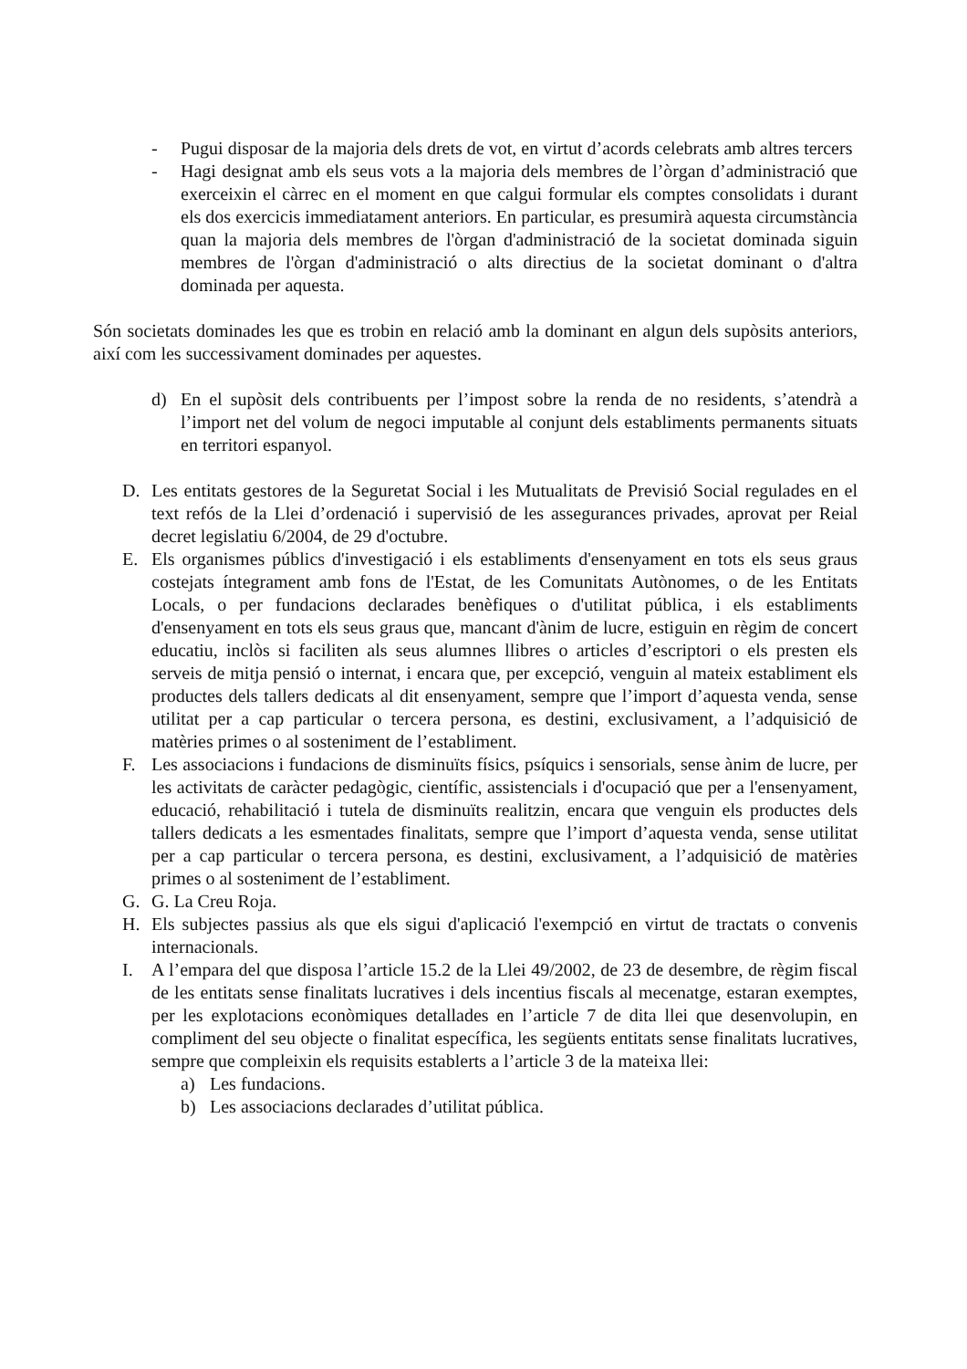- Pugui disposar de la majoria dels drets de vot, en virtut d’acords celebrats amb altres tercers
- Hagi designat amb els seus vots a la majoria dels membres de l’òrgan d’administració que exerceixin el càrrec en el moment en que calgui formular els comptes consolidats i durant els dos exercicis immediatament anteriors. En particular, es presumirà aquesta circumstància quan la majoria dels membres de l'òrgan d'administració de la societat dominada siguin membres de l'òrgan d'administració o alts directius de la societat dominant o d'altra dominada per aquesta.
Són societats dominades les que es trobin en relació amb la dominant en algun dels supòsits anteriors, així com les successivament dominades per aquestes.
d) En el supòsit dels contribuents per l’impost sobre la renda de no residents, s’atendrà a l’import net del volum de negoci imputable al conjunt dels establiments permanents situats en territori espanyol.
D. Les entitats gestores de la Seguretat Social i les Mutualitats de Previsió Social regulades en el text refós de la Llei d’ordenació i supervisió de les assegurances privades, aprovat per Reial decret legislatiu 6/2004, de 29 d'octubre.
E. Els organismes públics d'investigació i els establiments d'ensenyament en tots els seus graus costejats íntegrament amb fons de l'Estat, de les Comunitats Autònomes, o de les Entitats Locals, o per fundacions declarades benèfiques o d'utilitat pública, i els establiments d'ensenyament en tots els seus graus que, mancant d'ànim de lucre, estiguin en règim de concert educatiu, inclòs si faciliten als seus alumnes llibres o articles d’escriptori o els presten els serveis de mitja pensió o internat, i encara que, per excepció, venguin al mateix establiment els productes dels tallers dedicats al dit ensenyament, sempre que l’import d’aquesta venda, sense utilitat per a cap particular o tercera persona, es destini, exclusivament, a l’adquisició de matèries primes o al sosteniment de l’establiment.
F. Les associacions i fundacions de disminuïts físics, psíquics i sensorials, sense ànim de lucre, per les activitats de caràcter pedagògic, científic, assistencials i d'ocupació que per a l'ensenyament, educació, rehabilitació i tutela de disminuïts realitzin, encara que venguin els productes dels tallers dedicats a les esmentades finalitats, sempre que l’import d’aquesta venda, sense utilitat per a cap particular o tercera persona, es destini, exclusivament, a l’adquisició de matèries primes o al sosteniment de l’establiment.
G. G. La Creu Roja.
H. Els subjectes passius als que els sigui d'aplicació l'exempció en virtut de tractats o convenis internacionals.
I. A l’empara del que disposa l’article 15.2 de la Llei 49/2002, de 23 de desembre, de règim fiscal de les entitats sense finalitats lucratives i dels incentius fiscals al mecenatge, estaran exemptes, per les explotacions econòmiques detallades en l’article 7 de dita llei que desenvolupin, en compliment del seu objecte o finalitat específica, les següents entitats sense finalitats lucratives, sempre que compleixin els requisits establerts a l’article 3 de la mateixa llei:
a) Les fundacions.
b) Les associacions declarades d’utilitat pública.